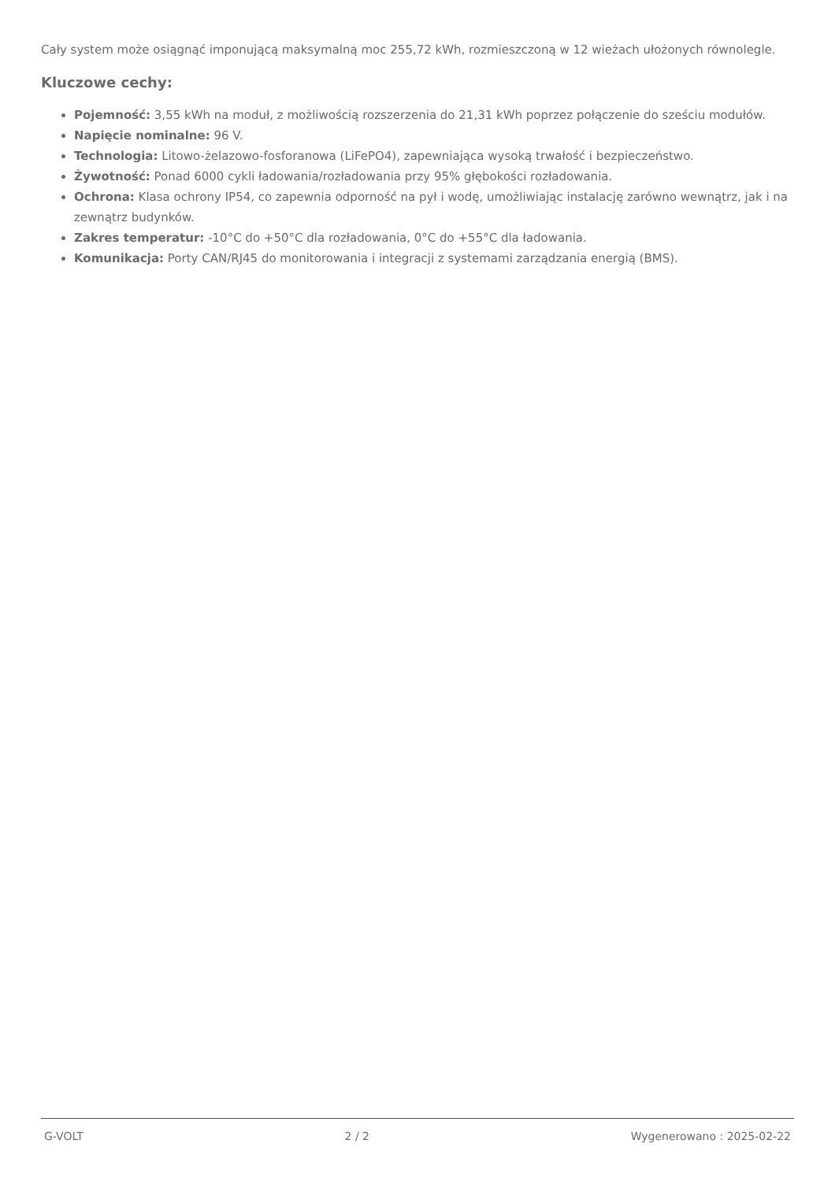Cały system może osiągnąć imponującą maksymalną moc 255,72 kWh, rozmieszczoną w 12 wieżach ułożonych równolegle.
Kluczowe cechy:
Pojemność: 3,55 kWh na moduł, z możliwością rozszerzenia do 21,31 kWh poprzez połączenie do sześciu modułów.
Napięcie nominalne: 96 V.
Technologia: Litowo-żelazowo-fosforanowa (LiFePO4), zapewniająca wysoką trwałość i bezpieczeństwo.
Żywotność: Ponad 6000 cykli ładowania/rozładowania przy 95% głębokości rozładowania.
Ochrona: Klasa ochrony IP54, co zapewnia odporność na pył i wodę, umożliwiając instalację zarówno wewnątrz, jak i na zewnątrz budynków.
Zakres temperatur: -10°C do +50°C dla rozładowania, 0°C do +55°C dla ładowania.
Komunikacja: Porty CAN/RJ45 do monitorowania i integracji z systemami zarządzania energią (BMS).
G-VOLT 2 / 2 Wygenerowano : 2025-02-22